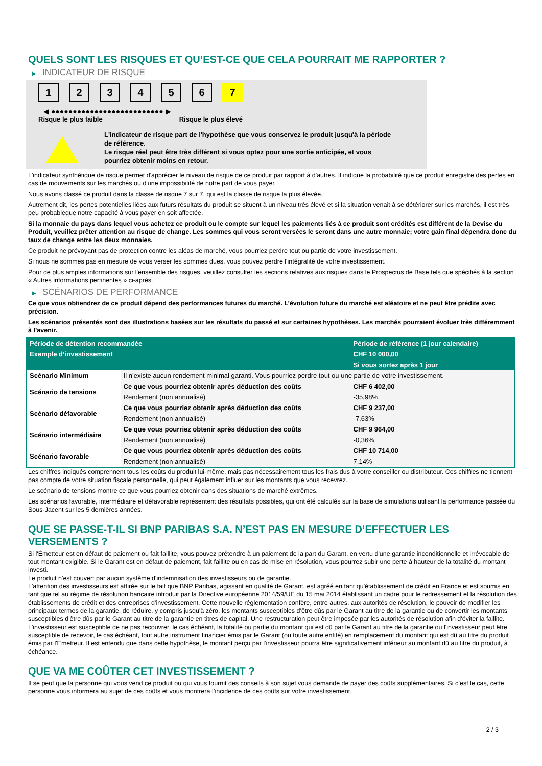QUELS SONT LES RISQUES ET QU’EST-CE QUE CELA POURRAIT ME RAPPORTER ?
▶ INDICATEUR DE RISQUE
1 2 3 4 5 6 7
◀ ●●●●●●●●●●●●●●●●●●●●●●●●●● ▶
Risque le plus faible Risque le plus élevé
L'indicateur de risque part de l'hypothèse que vous conservez le produit jusqu'à la période de référence.
Le risque réel peut être très différent si vous optez pour une sortie anticipée, et vous pourriez obtenir moins en retour.
L'indicateur synthétique de risque permet d'apprécier le niveau de risque de ce produit par rapport à d'autres. Il indique la probabilité que ce produit enregistre des pertes en cas de mouvements sur les marchés ou d'une impossibilité de notre part de vous payer.
Nous avons classé ce produit dans la classe de risque 7 sur 7, qui est la classe de risque la plus élevée.
Autrement dit, les pertes potentielles liées aux futurs résultats du produit se situent à un niveau très élevé et si la situation venait à se détériorer sur les marchés, il est très peu probableque notre capacité à vous payer en soit affectée.
Si la monnaie du pays dans lequel vous achetez ce produit ou le compte sur lequel les paiements liés à ce produit sont crédités est différent de la Devise du Produit, veuillez prêter attention au risque de change. Les sommes qui vous seront versées le seront dans une autre monnaie; votre gain final dépendra donc du taux de change entre les deux monnaies.
Ce produit ne prévoyant pas de protection contre les aléas de marché, vous pourriez perdre tout ou partie de votre investissement.
Si nous ne sommes pas en mesure de vous verser les sommes dues, vous pouvez perdre l'intégralité de votre investissement.
Pour de plus amples informations sur l'ensemble des risques, veuillez consulter les sections relatives aux risques dans le Prospectus de Base tels que spécifiés à la section « Autres informations pertinentes » ci-après.
▶ SCÉNARIOS DE PERFORMANCE
Ce que vous obtiendrez de ce produit dépend des performances futures du marché. L’évolution future du marché est aléatoire et ne peut être prédite avec précision.
Les scénarios présentés sont des illustrations basées sur les résultats du passé et sur certaines hypothèses. Les marchés pourraient évoluer très différemment à l’avenir.
| Période de détention recommandée | | Période de référence (1 jour calendaire) |
| --- | --- | --- |
| Exemple d’investissement | | CHF 10 000,00 |
| | | Si vous sortez après 1 jour |
| Scénario Minimum | Il n’existe aucun rendement minimal garanti. Vous pourriez perdre tout ou une partie de votre investissement. | |
| Scénario de tensions | Ce que vous pourriez obtenir après déduction des coûts | CHF 6 402,00 |
| | Rendement (non annualisé) | -35,98% |
| Scénario défavorable | Ce que vous pourriez obtenir après déduction des coûts | CHF 9 237,00 |
| | Rendement (non annualisé) | -7,63% |
| Scénario intermédiaire | Ce que vous pourriez obtenir après déduction des coûts | CHF 9 964,00 |
| | Rendement (non annualisé) | -0,36% |
| Scénario favorable | Ce que vous pourriez obtenir après déduction des coûts | CHF 10 714,00 |
| | Rendement (non annualisé) | 7,14% |
Les chiffres indiqués comprennent tous les coûts du produit lui-même, mais pas nécessairement tous les frais dus à votre conseiller ou distributeur. Ces chiffres ne tiennent pas compte de votre situation fiscale personnelle, qui peut également influer sur les montants que vous recevrez.
Le scénario de tensions montre ce que vous pourriez obtenir dans des situations de marché extrêmes.
Les scénarios favorable, intermédiaire et défavorable représentent des résultats possibles, qui ont été calculés sur la base de simulations utilisant la performance passée du Sous-Jacent sur les 5 dernières années.
QUE SE PASSE-T-IL SI BNP PARIBAS S.A. N’EST PAS EN MESURE D’EFFECTUER LES VERSEMENTS ?
Si l'Émetteur est en défaut de paiement ou fait faillite, vous pouvez prétendre à un paiement de la part du Garant, en vertu d'une garantie inconditionnelle et irrévocable de tout montant exigible. Si le Garant est en défaut de paiement, fait faillite ou en cas de mise en résolution, vous pourrez subir une perte à hauteur de la totalité du montant investi.
Le produit n'est couvert par aucun système d'indemnisation des investisseurs ou de garantie.
L'attention des investisseurs est attirée sur le fait que BNP Paribas, agissant en qualité de Garant, est agréé en tant qu'établissement de crédit en France et est soumis en tant que tel au régime de résolution bancaire introduit par la Directive européenne 2014/59/UE du 15 mai 2014 établissant un cadre pour le redressement et la résolution des établissements de crédit et des entreprises d'investissement. Cette nouvelle réglementation confère, entre autres, aux autorités de résolution, le pouvoir de modifier les principaux termes de la garantie, de réduire, y compris jusqu'à zéro, les montants susceptibles d'être dûs par le Garant au titre de la garantie ou de convertir les montants susceptibles d'être dûs par le Garant au titre de la garantie en titres de capital. Une restructuration peut être imposée par les autorités de résolution afin d'éviter la faillite. L'investisseur est susceptible de ne pas recouvrer, le cas échéant, la totalité ou partie du montant qui est dû par le Garant au titre de la garantie ou l'investisseur peut être susceptible de recevoir, le cas échéant, tout autre instrument financier émis par le Garant (ou toute autre entité) en remplacement du montant qui est dû au titre du produit émis par l'Emetteur. Il est entendu que dans cette hypothèse, le montant perçu par l'investisseur pourra être significativement inférieur au montant dû au titre du produit, à échéance.
QUE VA ME COÛTER CET INVESTISSEMENT ?
Il se peut que la personne qui vous vend ce produit ou qui vous fournit des conseils à son sujet vous demande de payer des coûts supplémentaires. Si c’est le cas, cette personne vous informera au sujet de ces coûts et vous montrera l’incidence de ces coûts sur votre investissement.
2 / 3